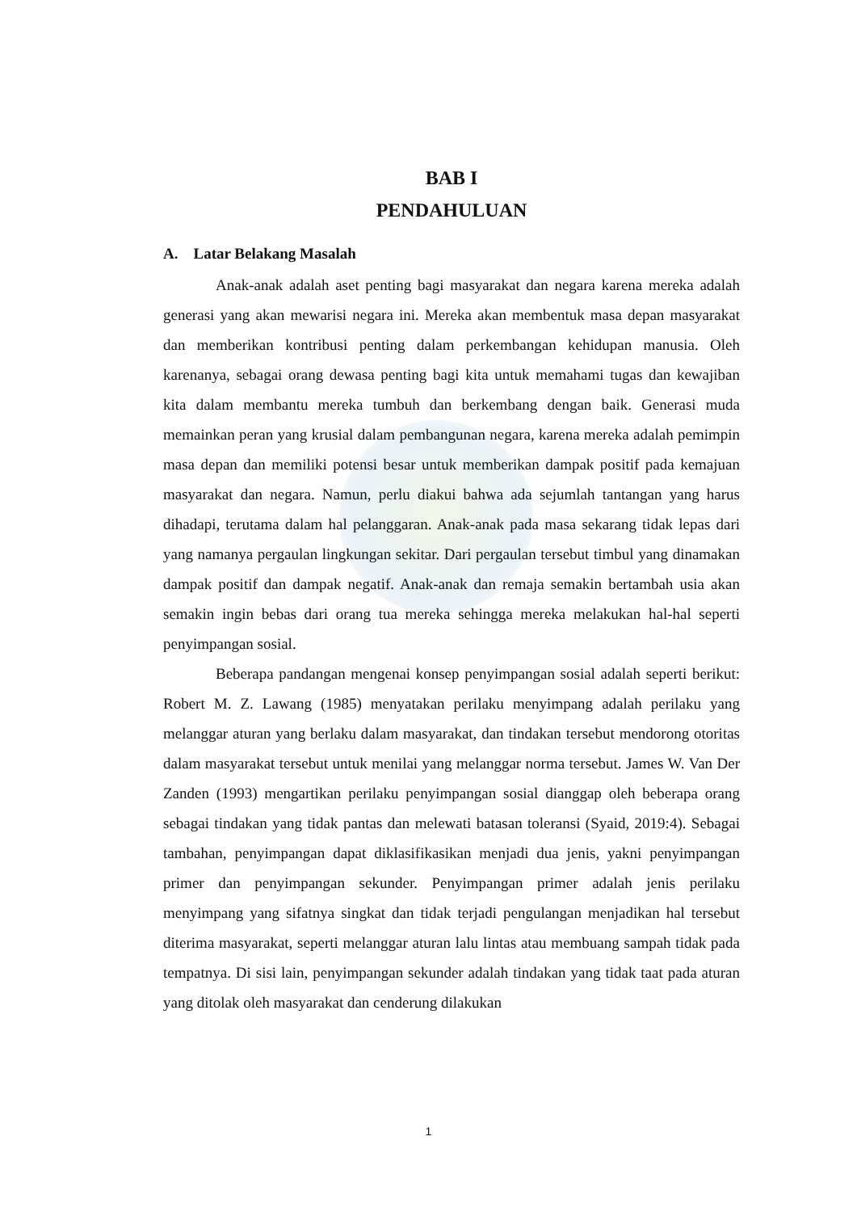BAB I
PENDAHULUAN
A. Latar Belakang Masalah
Anak-anak adalah aset penting bagi masyarakat dan negara karena mereka adalah generasi yang akan mewarisi negara ini. Mereka akan membentuk masa depan masyarakat dan memberikan kontribusi penting dalam perkembangan kehidupan manusia. Oleh karenanya, sebagai orang dewasa penting bagi kita untuk memahami tugas dan kewajiban kita dalam membantu mereka tumbuh dan berkembang dengan baik. Generasi muda memainkan peran yang krusial dalam pembangunan negara, karena mereka adalah pemimpin masa depan dan memiliki potensi besar untuk memberikan dampak positif pada kemajuan masyarakat dan negara. Namun, perlu diakui bahwa ada sejumlah tantangan yang harus dihadapi, terutama dalam hal pelanggaran. Anak-anak pada masa sekarang tidak lepas dari yang namanya pergaulan lingkungan sekitar. Dari pergaulan tersebut timbul yang dinamakan dampak positif dan dampak negatif. Anak-anak dan remaja semakin bertambah usia akan semakin ingin bebas dari orang tua mereka sehingga mereka melakukan hal-hal seperti penyimpangan sosial.
Beberapa pandangan mengenai konsep penyimpangan sosial adalah seperti berikut: Robert M. Z. Lawang (1985) menyatakan perilaku menyimpang adalah perilaku yang melanggar aturan yang berlaku dalam masyarakat, dan tindakan tersebut mendorong otoritas dalam masyarakat tersebut untuk menilai yang melanggar norma tersebut. James W. Van Der Zanden (1993) mengartikan perilaku penyimpangan sosial dianggap oleh beberapa orang sebagai tindakan yang tidak pantas dan melewati batasan toleransi (Syaid, 2019:4). Sebagai tambahan, penyimpangan dapat diklasifikasikan menjadi dua jenis, yakni penyimpangan primer dan penyimpangan sekunder. Penyimpangan primer adalah jenis perilaku menyimpang yang sifatnya singkat dan tidak terjadi pengulangan menjadikan hal tersebut diterima masyarakat, seperti melanggar aturan lalu lintas atau membuang sampah tidak pada tempatnya. Di sisi lain, penyimpangan sekunder adalah tindakan yang tidak taat pada aturan yang ditolak oleh masyarakat dan cenderung dilakukan
1